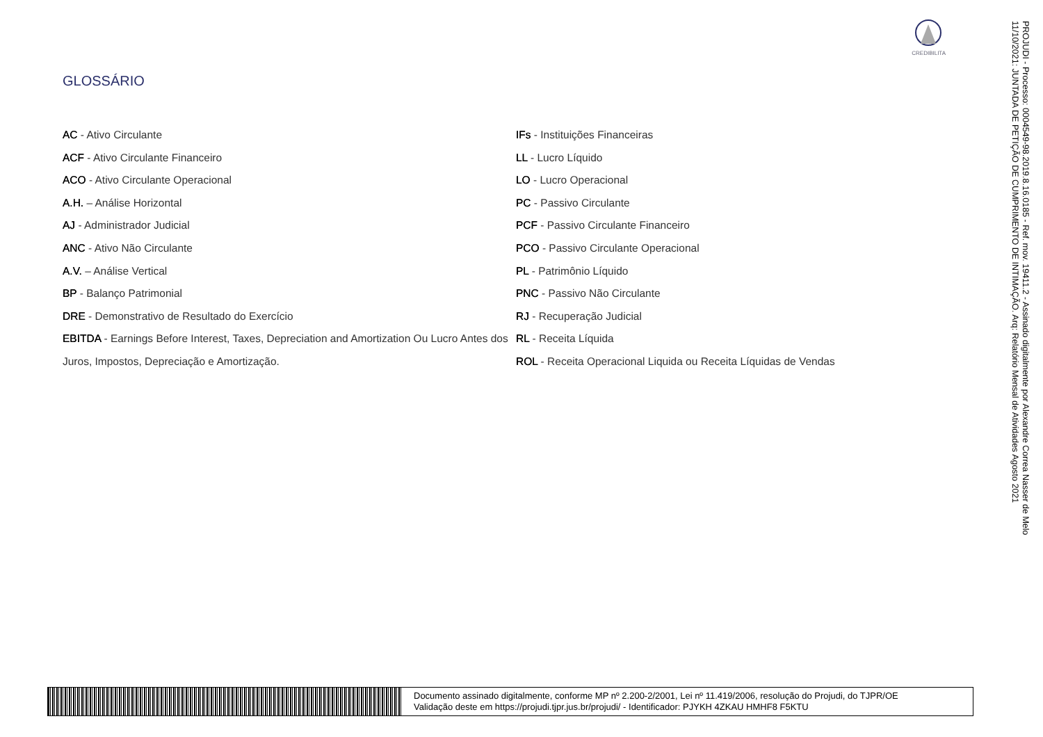CREDIBILITA
GLOSSÁRIO
AC - Ativo Circulante
ACF - Ativo Circulante Financeiro
ACO - Ativo Circulante Operacional
A.H. – Análise Horizontal
AJ - Administrador Judicial
ANC - Ativo Não Circulante
A.V. – Análise Vertical
BP - Balanço Patrimonial
DRE - Demonstrativo de Resultado do Exercício
EBITDA - Earnings Before Interest, Taxes, Depreciation and Amortization Ou Lucro Antes dos Juros, Impostos, Depreciação e Amortização.
IFs - Instituições Financeiras
LL - Lucro Líquido
LO - Lucro Operacional
PC - Passivo Circulante
PCF - Passivo Circulante Financeiro
PCO - Passivo Circulante Operacional
PL - Patrimônio Líquido
PNC - Passivo Não Circulante
RJ - Recuperação Judicial
RL - Receita Líquida
ROL - Receita Operacional Liquida ou Receita Líquidas de Vendas
PROJUDI - Processo: 0004549-98.2019.8.16.0185 - Ref. mov. 19411.2 - Assinado digitalmente por Alexandre Correa Nasser de Melo
11/10/2021: JUNTADA DE PETIÇÃO DE CUMPRIMENTO DE INTIMAÇÃO. Arq: Relatório Mensal de Atividades Agosto 2021
Documento assinado digitalmente, conforme MP nº 2.200-2/2001, Lei nº 11.419/2006, resolução do Projudi, do TJPR/OE
Validação deste em https://projudi.tjpr.jus.br/projudi/ - Identificador: PJYKH 4ZKAU HMHF8 F5KTU